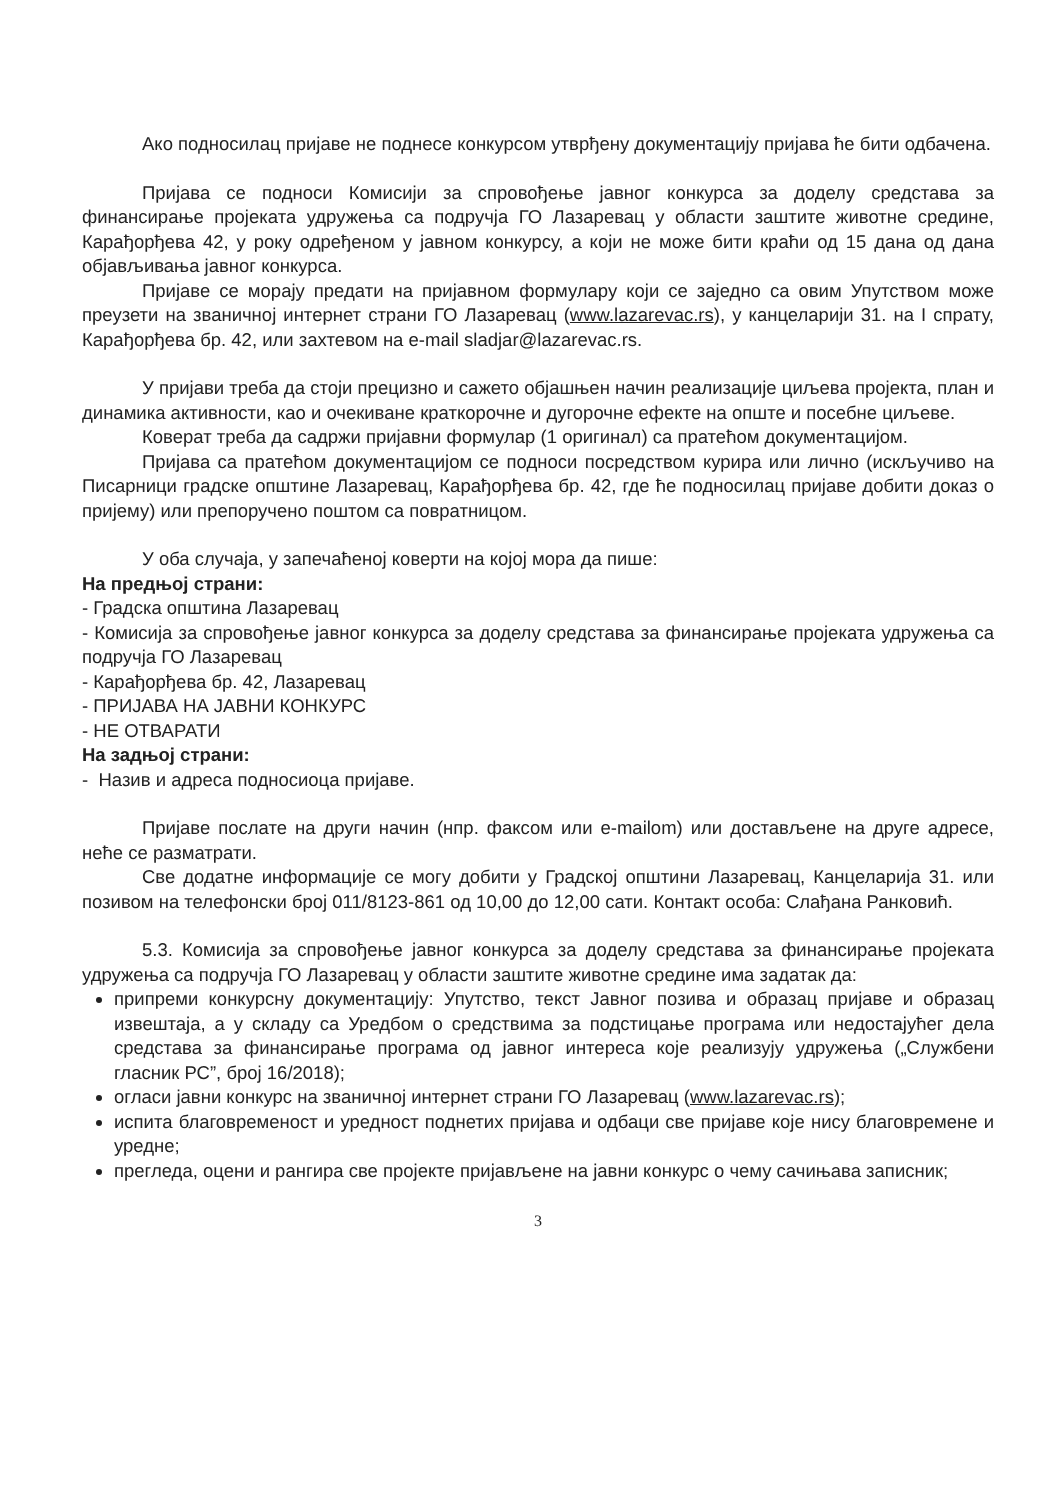Ако подносилац пријаве не поднесе конкурсом утврђену документацију пријава ће бити одбачена.
Пријава се подноси Комисији за спровођење јавног конкурса за доделу средстава за финансирање пројеката удружења са подручја ГО Лазаревац у области заштите животне средине, Карађорђева 42, у року одређеном у јавном конкурсу, а који не може бити краћи од 15 дана од дана објављивања јавног конкурса.
Пријаве се морају предати на пријавном формулару који се заједно са овим Упутством може преузети на званичној интернет страни ГО Лазаревац (www.lazarevac.rs), у канцеларији 31. на I спрату, Карађорђева бр. 42, или захтевом на e-mail sladjar@lazarevac.rs.
У пријави треба да стоји прецизно и сажето објашњен начин реализације циљева пројекта, план и динамика активности, као и очекиване краткорочне и дугорочне ефекте на опште и посебне циљеве.
Коверат треба да садржи пријавни формулар (1 оригинал) са пратећом документацијом.
Пријава са пратећом документацијом се подноси посредством курира или лично (искључиво на Писарници градске општине Лазаревац, Карађорђева бр. 42, где ће подносилац пријаве добити доказ о пријему) или препоручено поштом са повратницом.
У оба случаја, у запечаћеној коверти на којој мора да пише:
На предњој страни:
- Градска општина Лазаревац
- Комисија за спровођење јавног конкурса за доделу средстава за финансирање пројеката удружења са подручја ГО Лазаревац
- Карађорђева бр. 42, Лазаревац
- ПРИЈАВА НА ЈАВНИ КОНКУРС
- НЕ ОТВАРАТИ
На задњој страни:
- Назив и адреса подносиоца пријаве.
Пријаве послате на други начин (нпр. факсом или e-mailom) или достављене на друге адресе, неће се разматрати.
Све додатне информације се могу добити у Градској општини Лазаревац, Канцеларија 31. или позивом на телефонски број 011/8123-861 од 10,00 до 12,00 сати. Контакт особа: Слађана Ранковић.
5.3. Комисија за спровођење јавног конкурса за доделу средстава за финансирање пројеката удружења са подручја ГО Лазаревац у области заштите животне средине има задатак да:
припреми конкурсну документацију: Упутство, текст Јавног позива и образац пријаве и образац извештаја, а у складу са Уредбом о средствима за подстицање програма или недостајућег дела средстава за финансирање програма од јавног интереса које реализују удружења („Службени гласник РС”, број 16/2018);
огласи јавни конкурс на званичној интернет страни ГО Лазаревац (www.lazarevac.rs);
испита благовременост и уредност поднетих пријава и одбаци све пријаве које нису благовремене и уредне;
прегледа, оцени и рангира све пројекте пријављене на јавни конкурс о чему сачињава записник;
3